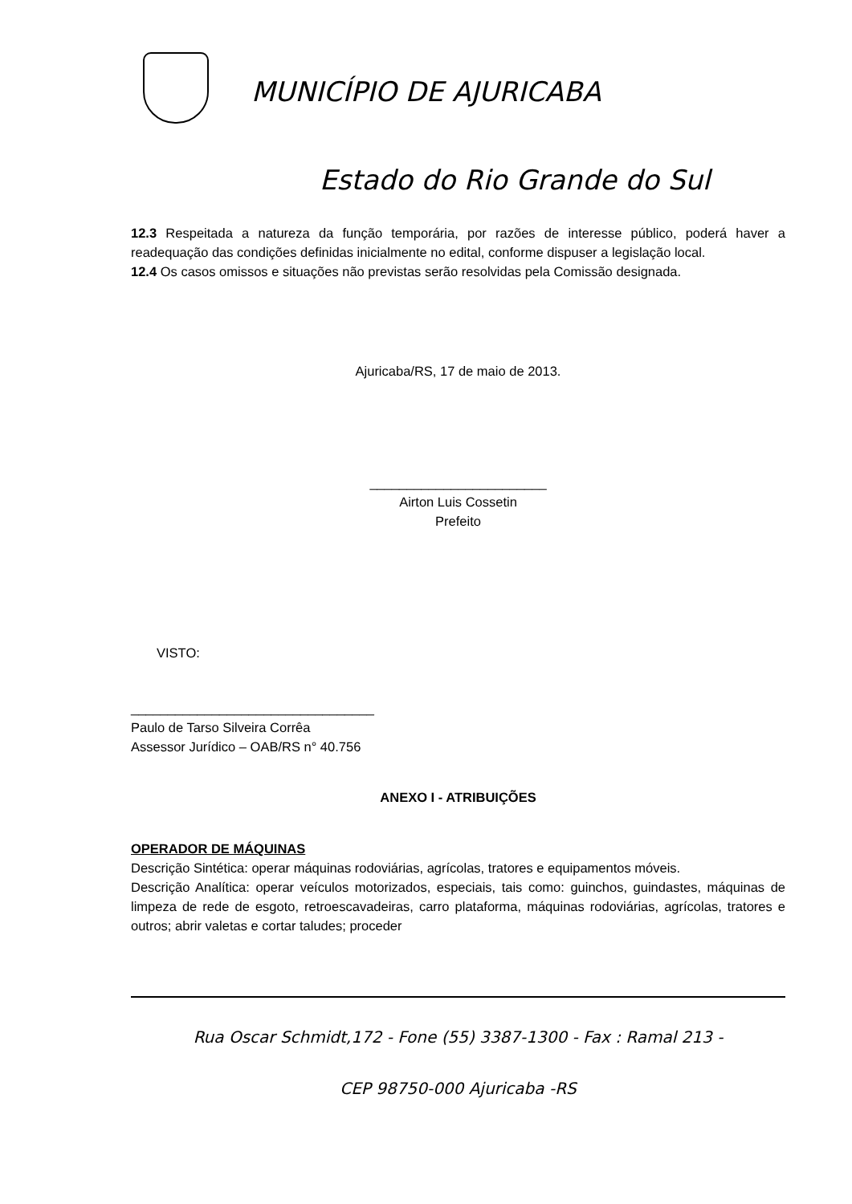MUNICÍPIO DE AJURICABA
Estado do Rio Grande do Sul
12.3 Respeitada a natureza da função temporária, por razões de interesse público, poderá haver a readequação das condições definidas inicialmente no edital, conforme dispuser a legislação local.
12.4 Os casos omissos e situações não previstas serão resolvidas pela Comissão designada.
Ajuricaba/RS, 17 de maio de 2013.
________________________
Airton Luis Cossetin
Prefeito
VISTO:
_________________________________
Paulo de Tarso Silveira Corrêa
Assessor Jurídico – OAB/RS n° 40.756
ANEXO I - ATRIBUIÇÕES
OPERADOR DE MÁQUINAS
Descrição Sintética: operar máquinas rodoviárias, agrícolas, tratores e equipamentos móveis.
Descrição Analítica: operar veículos motorizados, especiais, tais como: guinchos, guindastes, máquinas de limpeza de rede de esgoto, retroescavadeiras, carro plataforma, máquinas rodoviárias, agrícolas, tratores e outros; abrir valetas e cortar taludes; proceder
Rua Oscar Schmidt,172 - Fone (55) 3387-1300 - Fax : Ramal 213 -
CEP 98750-000 Ajuricaba -RS